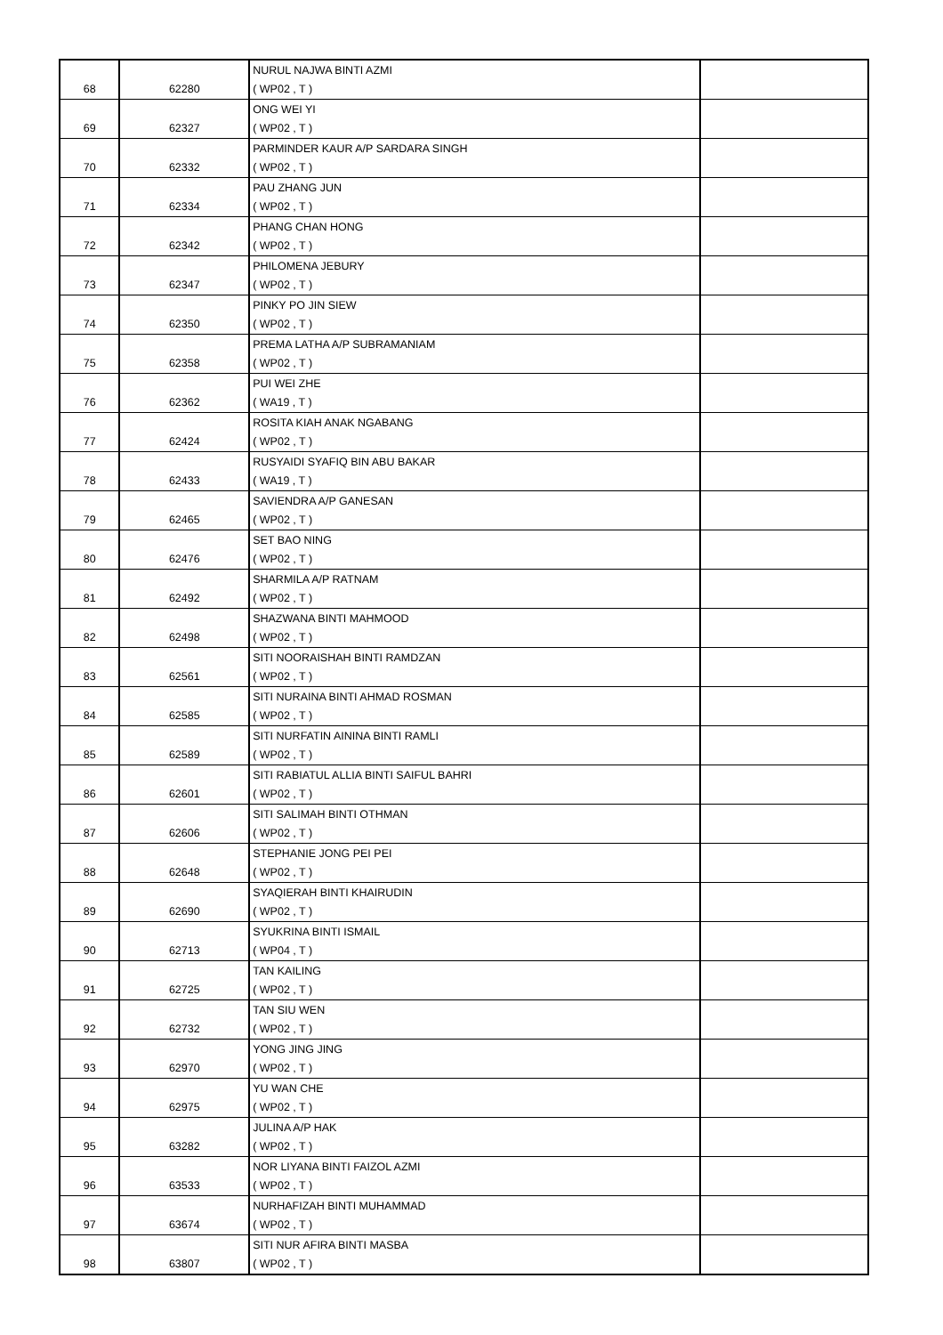| 68 | 62280 | NURUL NAJWA BINTI AZMI ( WP02 , T ) | |
| 69 | 62327 | ONG WEI YI ( WP02 , T ) | |
| 70 | 62332 | PARMINDER KAUR A/P SARDARA SINGH ( WP02 , T ) | |
| 71 | 62334 | PAU ZHANG JUN ( WP02 , T ) | |
| 72 | 62342 | PHANG CHAN HONG ( WP02 , T ) | |
| 73 | 62347 | PHILOMENA JEBURY ( WP02 , T ) | |
| 74 | 62350 | PINKY PO JIN SIEW ( WP02 , T ) | |
| 75 | 62358 | PREMA LATHA A/P SUBRAMANIAM ( WP02 , T ) | |
| 76 | 62362 | PUI WEI ZHE ( WA19 , T ) | |
| 77 | 62424 | ROSITA KIAH ANAK NGABANG ( WP02 , T ) | |
| 78 | 62433 | RUSYAIDI SYAFIQ BIN ABU BAKAR ( WA19 , T ) | |
| 79 | 62465 | SAVIENDRA A/P GANESAN ( WP02 , T ) | |
| 80 | 62476 | SET BAO NING ( WP02 , T ) | |
| 81 | 62492 | SHARMILA A/P RATNAM ( WP02 , T ) | |
| 82 | 62498 | SHAZWANA BINTI MAHMOOD ( WP02 , T ) | |
| 83 | 62561 | SITI NOORAISHAH BINTI RAMDZAN ( WP02 , T ) | |
| 84 | 62585 | SITI NURAINA BINTI AHMAD ROSMAN ( WP02 , T ) | |
| 85 | 62589 | SITI NURFATIN AININA BINTI RAMLI ( WP02 , T ) | |
| 86 | 62601 | SITI RABIATUL ALLIA BINTI SAIFUL BAHRI ( WP02 , T ) | |
| 87 | 62606 | SITI SALIMAH BINTI OTHMAN ( WP02 , T ) | |
| 88 | 62648 | STEPHANIE JONG PEI PEI ( WP02 , T ) | |
| 89 | 62690 | SYAQIERAH BINTI KHAIRUDIN ( WP02 , T ) | |
| 90 | 62713 | SYUKRINA BINTI ISMAIL ( WP04 , T ) | |
| 91 | 62725 | TAN KAILING ( WP02 , T ) | |
| 92 | 62732 | TAN SIU WEN ( WP02 , T ) | |
| 93 | 62970 | YONG JING JING ( WP02 , T ) | |
| 94 | 62975 | YU WAN CHE ( WP02 , T ) | |
| 95 | 63282 | JULINA A/P HAK ( WP02 , T ) | |
| 96 | 63533 | NOR LIYANA BINTI FAIZOL AZMI ( WP02 , T ) | |
| 97 | 63674 | NURHAFIZAH BINTI MUHAMMAD ( WP02 , T ) | |
| 98 | 63807 | SITI NUR AFIRA BINTI MASBA ( WP02 , T ) | |